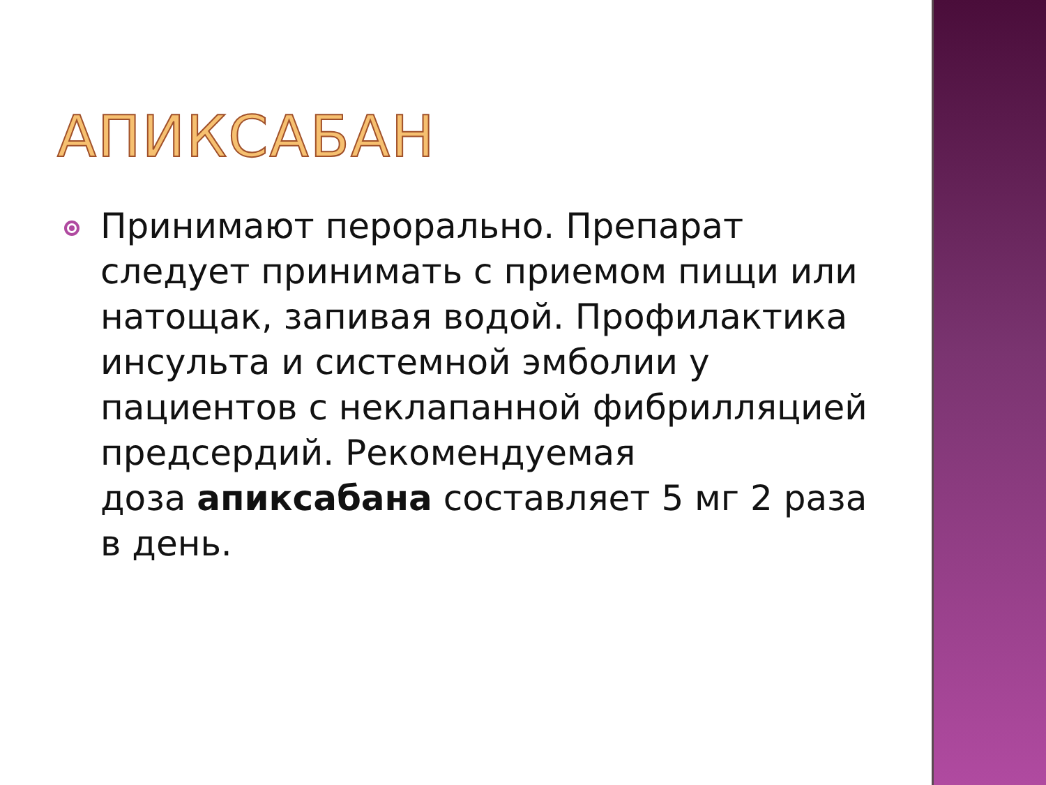АПИКСАБАН
Принимают перорально. Препарат следует принимать с приемом пищи или натощак, запивая водой. Профилактика инсульта и системной эмболии у пациентов с неклапанной фибрилляцией предсердий. Рекомендуемая
доза апиксабана составляет 5 мг 2 раза в день.